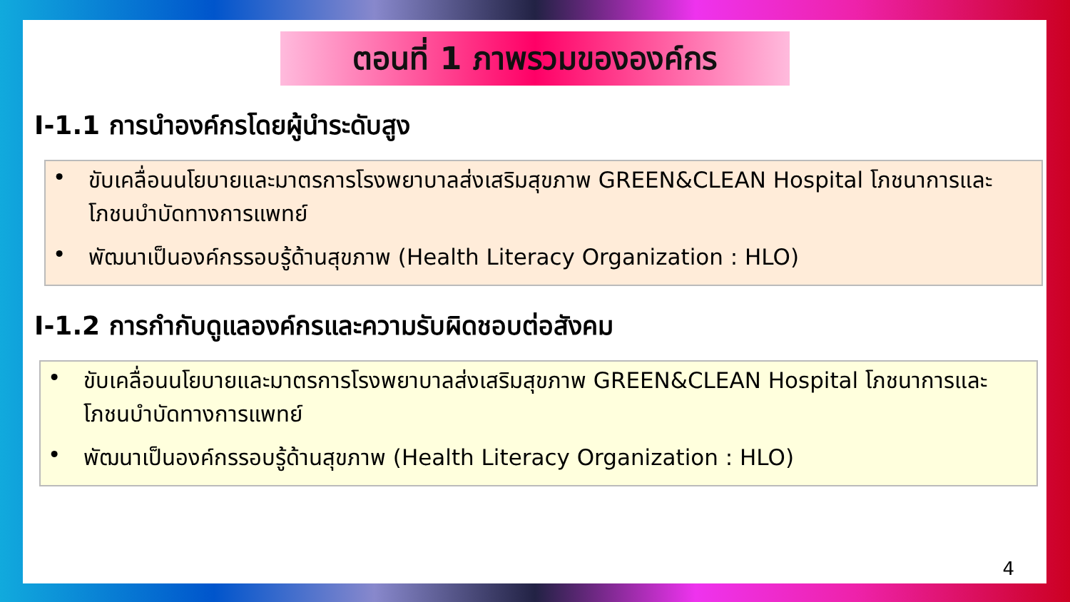ตอนที่ 1 ภาพรวมขององค์กร
I-1.1 การนำองค์กรโดยผู้นำระดับสูง
• ขับเคลื่อนนโยบายและมาตรการโรงพยาบาลส่งเสริมสุขภาพ GREEN&CLEAN Hospital โภชนาการและโภชนบำบัดทางการแพทย์
• พัฒนาเป็นองค์กรรอบรู้ด้านสุขภาพ (Health Literacy Organization : HLO)
I-1.2 การกำกับดูแลองค์กรและความรับผิดชอบต่อสังคม
• ขับเคลื่อนนโยบายและมาตรการโรงพยาบาลส่งเสริมสุขภาพ GREEN&CLEAN Hospital โภชนาการและโภชนบำบัดทางการแพทย์
• พัฒนาเป็นองค์กรรอบรู้ด้านสุขภาพ (Health Literacy Organization : HLO)
4